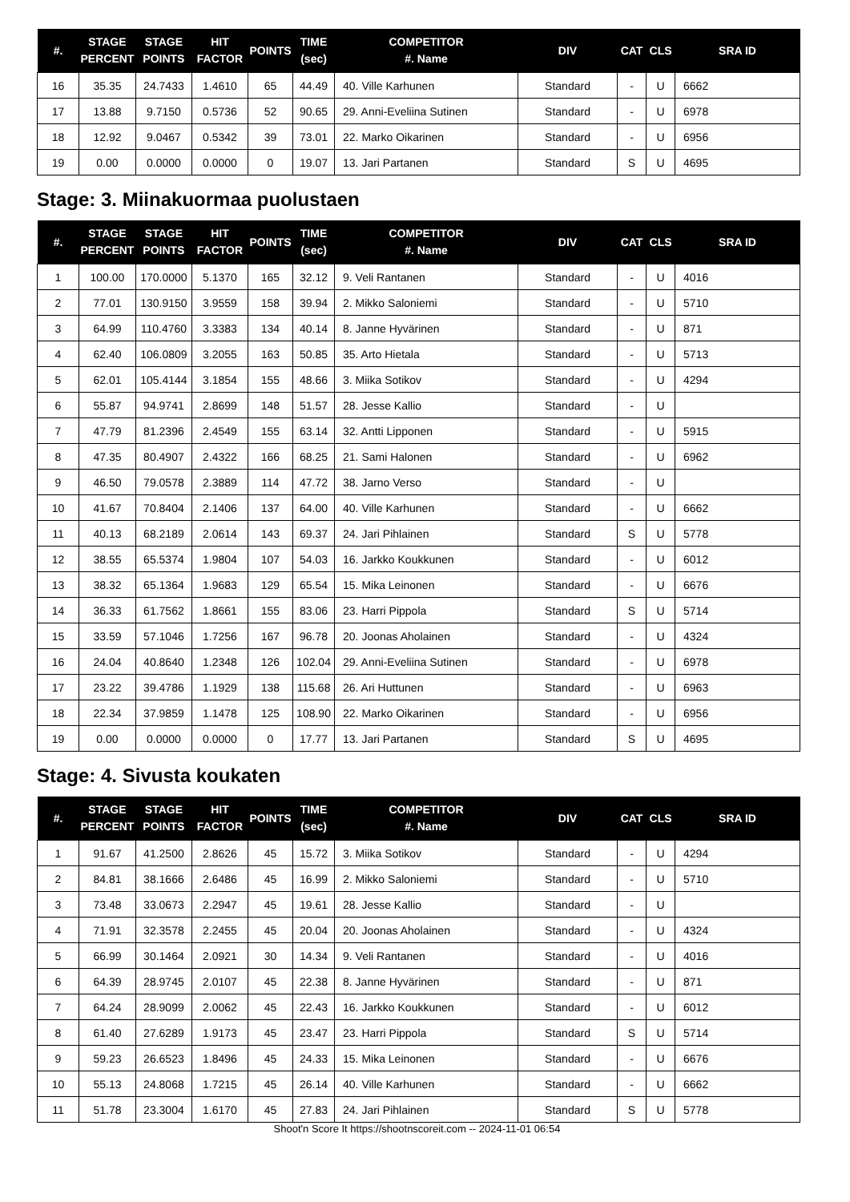| #. | STAGE PERCENT | STAGE POINTS | HIT FACTOR | POINTS | TIME (sec) | COMPETITOR #. Name | DIV | CAT | CLS | SRA ID |
| --- | --- | --- | --- | --- | --- | --- | --- | --- | --- | --- |
| 16 | 35.35 | 24.7433 | 1.4610 | 65 | 44.49 | 40. Ville Karhunen | Standard | - | U | 6662 |
| 17 | 13.88 | 9.7150 | 0.5736 | 52 | 90.65 | 29. Anni-Eveliina Sutinen | Standard | - | U | 6978 |
| 18 | 12.92 | 9.0467 | 0.5342 | 39 | 73.01 | 22. Marko Oikarinen | Standard | - | U | 6956 |
| 19 | 0.00 | 0.0000 | 0.0000 | 0 | 19.07 | 13. Jari Partanen | Standard | S | U | 4695 |
Stage: 3. Miinakuormaa puolustaen
| #. | STAGE PERCENT | STAGE POINTS | HIT FACTOR | POINTS | TIME (sec) | COMPETITOR #. Name | DIV | CAT | CLS | SRA ID |
| --- | --- | --- | --- | --- | --- | --- | --- | --- | --- | --- |
| 1 | 100.00 | 170.0000 | 5.1370 | 165 | 32.12 | 9. Veli Rantanen | Standard | - | U | 4016 |
| 2 | 77.01 | 130.9150 | 3.9559 | 158 | 39.94 | 2. Mikko Saloniemi | Standard | - | U | 5710 |
| 3 | 64.99 | 110.4760 | 3.3383 | 134 | 40.14 | 8. Janne Hyvärinen | Standard | - | U | 871 |
| 4 | 62.40 | 106.0809 | 3.2055 | 163 | 50.85 | 35. Arto Hietala | Standard | - | U | 5713 |
| 5 | 62.01 | 105.4144 | 3.1854 | 155 | 48.66 | 3. Miika Sotikov | Standard | - | U | 4294 |
| 6 | 55.87 | 94.9741 | 2.8699 | 148 | 51.57 | 28. Jesse Kallio | Standard | - | U | |
| 7 | 47.79 | 81.2396 | 2.4549 | 155 | 63.14 | 32. Antti Lipponen | Standard | - | U | 5915 |
| 8 | 47.35 | 80.4907 | 2.4322 | 166 | 68.25 | 21. Sami Halonen | Standard | - | U | 6962 |
| 9 | 46.50 | 79.0578 | 2.3889 | 114 | 47.72 | 38. Jarno Verso | Standard | - | U | |
| 10 | 41.67 | 70.8404 | 2.1406 | 137 | 64.00 | 40. Ville Karhunen | Standard | - | U | 6662 |
| 11 | 40.13 | 68.2189 | 2.0614 | 143 | 69.37 | 24. Jari Pihlainen | Standard | S | U | 5778 |
| 12 | 38.55 | 65.5374 | 1.9804 | 107 | 54.03 | 16. Jarkko Koukkunen | Standard | - | U | 6012 |
| 13 | 38.32 | 65.1364 | 1.9683 | 129 | 65.54 | 15. Mika Leinonen | Standard | - | U | 6676 |
| 14 | 36.33 | 61.7562 | 1.8661 | 155 | 83.06 | 23. Harri Pippola | Standard | S | U | 5714 |
| 15 | 33.59 | 57.1046 | 1.7256 | 167 | 96.78 | 20. Joonas Aholainen | Standard | - | U | 4324 |
| 16 | 24.04 | 40.8640 | 1.2348 | 126 | 102.04 | 29. Anni-Eveliina Sutinen | Standard | - | U | 6978 |
| 17 | 23.22 | 39.4786 | 1.1929 | 138 | 115.68 | 26. Ari Huttunen | Standard | - | U | 6963 |
| 18 | 22.34 | 37.9859 | 1.1478 | 125 | 108.90 | 22. Marko Oikarinen | Standard | - | U | 6956 |
| 19 | 0.00 | 0.0000 | 0.0000 | 0 | 17.77 | 13. Jari Partanen | Standard | S | U | 4695 |
Stage: 4. Sivusta koukaten
| #. | STAGE PERCENT | STAGE POINTS | HIT FACTOR | POINTS | TIME (sec) | COMPETITOR #. Name | DIV | CAT | CLS | SRA ID |
| --- | --- | --- | --- | --- | --- | --- | --- | --- | --- | --- |
| 1 | 91.67 | 41.2500 | 2.8626 | 45 | 15.72 | 3. Miika Sotikov | Standard | - | U | 4294 |
| 2 | 84.81 | 38.1666 | 2.6486 | 45 | 16.99 | 2. Mikko Saloniemi | Standard | - | U | 5710 |
| 3 | 73.48 | 33.0673 | 2.2947 | 45 | 19.61 | 28. Jesse Kallio | Standard | - | U | |
| 4 | 71.91 | 32.3578 | 2.2455 | 45 | 20.04 | 20. Joonas Aholainen | Standard | - | U | 4324 |
| 5 | 66.99 | 30.1464 | 2.0921 | 30 | 14.34 | 9. Veli Rantanen | Standard | - | U | 4016 |
| 6 | 64.39 | 28.9745 | 2.0107 | 45 | 22.38 | 8. Janne Hyvärinen | Standard | - | U | 871 |
| 7 | 64.24 | 28.9099 | 2.0062 | 45 | 22.43 | 16. Jarkko Koukkunen | Standard | - | U | 6012 |
| 8 | 61.40 | 27.6289 | 1.9173 | 45 | 23.47 | 23. Harri Pippola | Standard | S | U | 5714 |
| 9 | 59.23 | 26.6523 | 1.8496 | 45 | 24.33 | 15. Mika Leinonen | Standard | - | U | 6676 |
| 10 | 55.13 | 24.8068 | 1.7215 | 45 | 26.14 | 40. Ville Karhunen | Standard | - | U | 6662 |
| 11 | 51.78 | 23.3004 | 1.6170 | 45 | 27.83 | 24. Jari Pihlainen | Standard | S | U | 5778 |
Shoot'n Score It https://shootnscoreit.com -- 2024-11-01 06:54